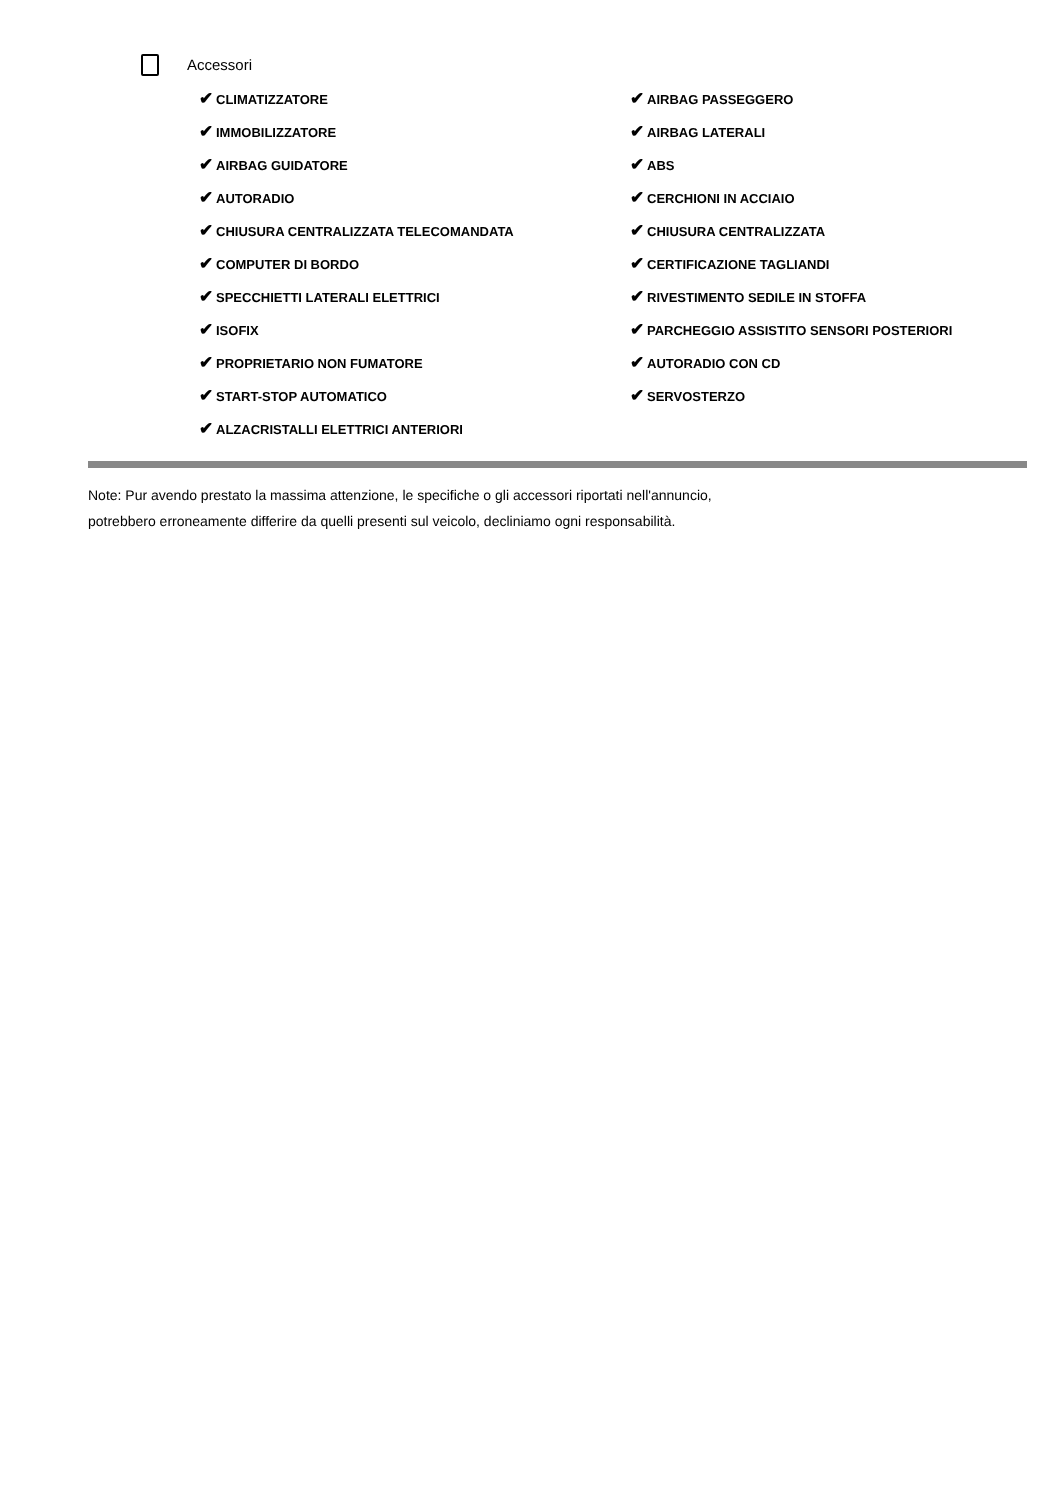Accessori
✔ CLIMATIZZATORE
✔ IMMOBILIZZATORE
✔ AIRBAG GUIDATORE
✔ AUTORADIO
✔ CHIUSURA CENTRALIZZATA TELECOMANDATA
✔ COMPUTER DI BORDO
✔ SPECCHIETTI LATERALI ELETTRICI
✔ ISOFIX
✔ PROPRIETARIO NON FUMATORE
✔ START-STOP AUTOMATICO
✔ ALZACRISTALLI ELETTRICI ANTERIORI
✔ AIRBAG PASSEGGERO
✔ AIRBAG LATERALI
✔ ABS
✔ CERCHIONI IN ACCIAIO
✔ CHIUSURA CENTRALIZZATA
✔ CERTIFICAZIONE TAGLIANDI
✔ RIVESTIMENTO SEDILE IN STOFFA
✔ PARCHEGGIO ASSISTITO SENSORI POSTERIORI
✔ AUTORADIO CON CD
✔ SERVOSTERZO
Note: Pur avendo prestato la massima attenzione, le specifiche o gli accessori riportati nell'annuncio,
potrebbero erroneamente differire da quelli presenti sul veicolo, decliniamo ogni responsabilità.